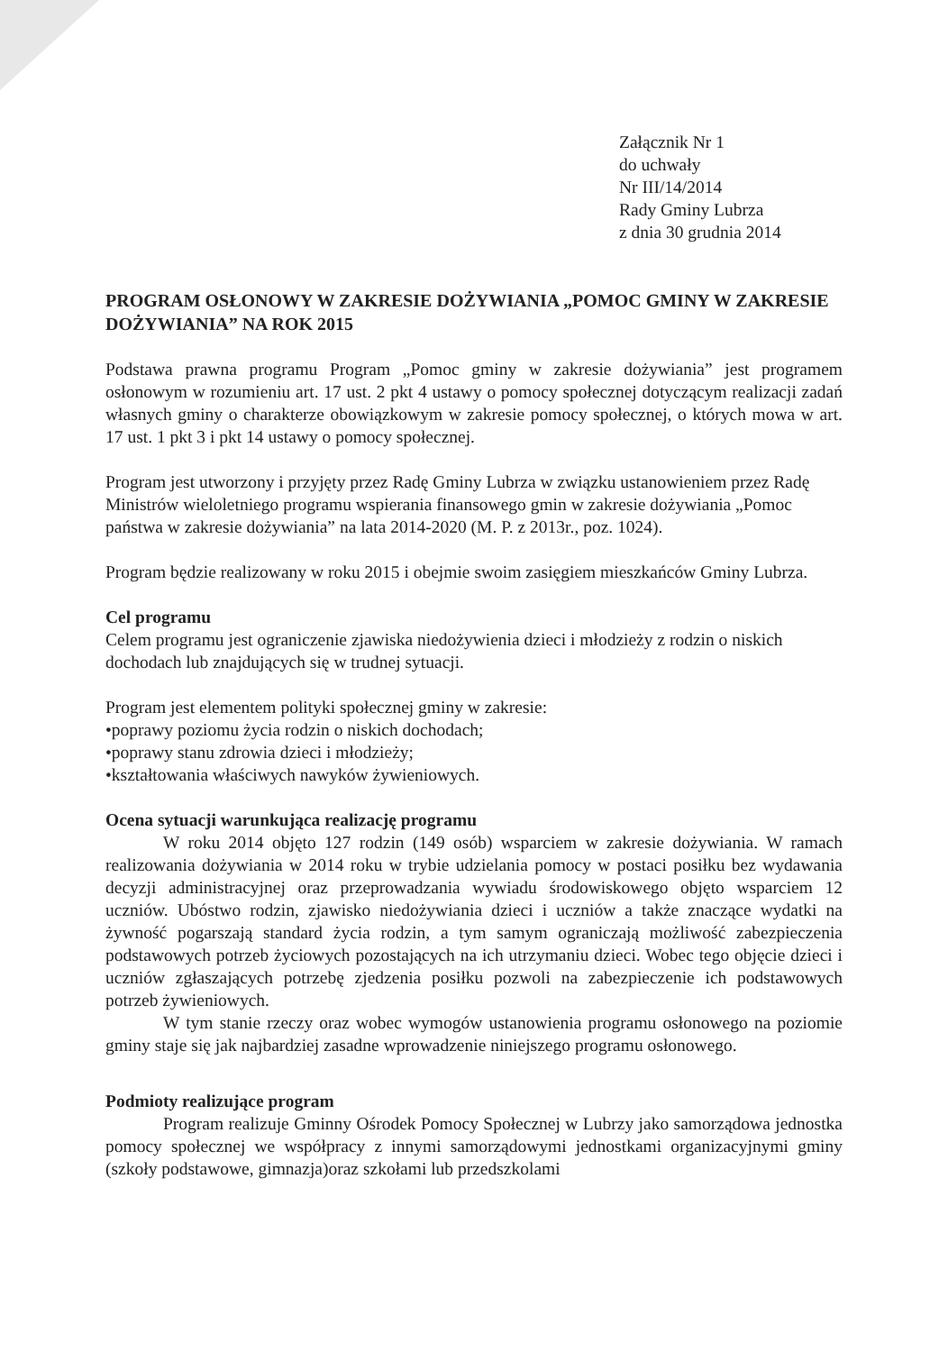Załącznik Nr 1
do uchwały
Nr III/14/2014
Rady Gminy Lubrza
z dnia 30 grudnia 2014
PROGRAM OSŁONOWY W ZAKRESIE DOŻYWIANIA „POMOC GMINY W ZAKRESIE DOŻYWIANIA” NA ROK 2015
Podstawa prawna programu Program „Pomoc gminy w zakresie dożywiania” jest programem osłonowym w rozumieniu art. 17 ust. 2 pkt 4 ustawy o pomocy społecznej dotyczącym realizacji zadań własnych gminy o charakterze obowiązkowym w zakresie pomocy społecznej, o których mowa w art. 17 ust. 1 pkt 3 i pkt 14 ustawy o pomocy społecznej.
Program jest utworzony i przyjęty przez Radę Gminy Lubrza w związku ustanowieniem przez Radę Ministrów wieloletniego programu wspierania finansowego gmin w zakresie dożywiania „Pomoc państwa w zakresie dożywiania” na lata 2014-2020 (M. P. z 2013r., poz. 1024).
Program będzie realizowany w roku 2015 i obejmie swoim zasięgiem mieszkańców Gminy Lubrza.
Cel programu
Celem programu jest ograniczenie zjawiska niedożywienia dzieci i młodzieży z rodzin o niskich dochodach lub znajdujących się w trudnej sytuacji.
Program jest elementem polityki społecznej gminy w zakresie:
•poprawy poziomu życia rodzin o niskich dochodach;
•poprawy stanu zdrowia dzieci i młodzieży;
•kształtowania właściwych nawyków żywieniowych.
Ocena sytuacji warunkująca realizację programu
W roku 2014 objęto 127 rodzin (149 osób) wsparciem w zakresie dożywiania. W ramach realizowania dożywiania w 2014 roku w trybie udzielania pomocy w postaci posiłku bez wydawania decyzji administracyjnej oraz przeprowadzania wywiadu środowiskowego objęto wsparciem 12 uczniów. Ubóstwo rodzin, zjawisko niedożywiania dzieci i uczniów a także znaczące wydatki na żywność pogarszają standard życia rodzin, a tym samym ograniczają możliwość zabezpieczenia podstawowych potrzeb życiowych pozostających na ich utrzymaniu dzieci. Wobec tego objęcie dzieci i uczniów zgłaszających potrzebę zjedzenia posiłku pozwoli na zabezpieczenie ich podstawowych potrzeb żywieniowych.
W tym stanie rzeczy oraz wobec wymogów ustanowienia programu osłonowego na poziomie gminy staje się jak najbardziej zasadne wprowadzenie niniejszego programu osłonowego.
Podmioty realizujące program
Program realizuje Gminny Ośrodek Pomocy Społecznej w Lubrzy jako samorządowa jednostka pomocy społecznej we współpracy z innymi samorządowymi jednostkami organizacyjnymi gminy (szkoły podstawowe, gimnazja)oraz szkołami lub przedszkolami